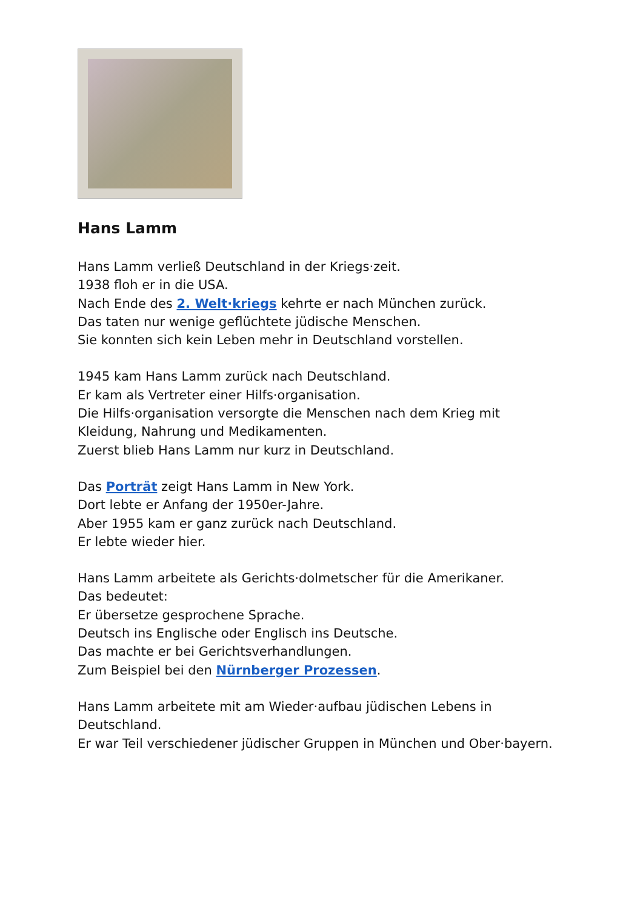Hans Lamm
Hans Lamm verließ Deutschland in der Kriegs·zeit.
1938 floh er in die USA.
Nach Ende des 2. Welt·kriegs kehrte er nach München zurück.
Das taten nur wenige geflüchtete jüdische Menschen.
Sie konnten sich kein Leben mehr in Deutschland vorstellen.
1945 kam Hans Lamm zurück nach Deutschland.
Er kam als Vertreter einer Hilfs·organisation.
Die Hilfs·organisation versorgte die Menschen nach dem Krieg mit Kleidung, Nahrung und Medikamenten.
Zuerst blieb Hans Lamm nur kurz in Deutschland.
Das Porträt zeigt Hans Lamm in New York.
Dort lebte er Anfang der 1950er-Jahre.
Aber 1955 kam er ganz zurück nach Deutschland.
Er lebte wieder hier.
Hans Lamm arbeitete als Gerichts·dolmetscher für die Amerikaner.
Das bedeutet:
Er übersetze gesprochene Sprache.
Deutsch ins Englische oder Englisch ins Deutsche.
Das machte er bei Gerichtsverhandlungen.
Zum Beispiel bei den Nürnberger Prozessen.
Hans Lamm arbeitete mit am Wieder·aufbau jüdischen Lebens in Deutschland.
Er war Teil verschiedener jüdischer Gruppen in München und Ober·bayern.